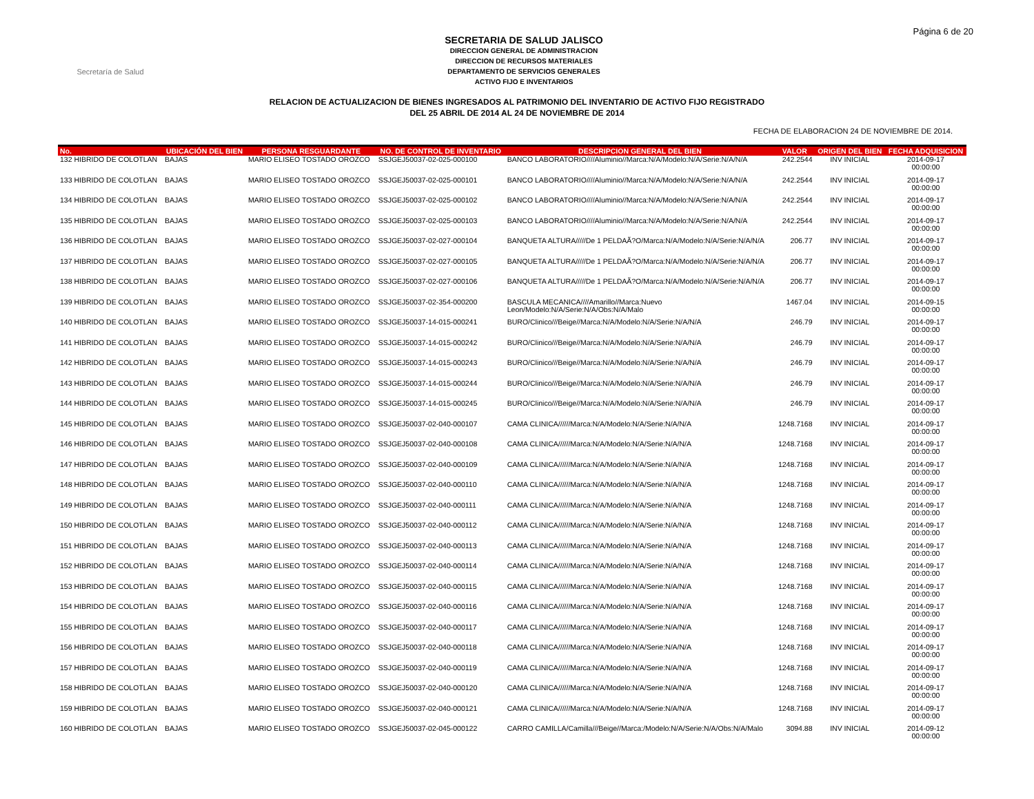Página 6 de 20
Secretaría de Salud
SECRETARIA DE SALUD JALISCO
DIRECCION GENERAL DE ADMINISTRACION
DIRECCION DE RECURSOS MATERIALES
DEPARTAMENTO DE SERVICIOS GENERALES
ACTIVO FIJO E INVENTARIOS
RELACION DE ACTUALIZACION DE BIENES INGRESADOS AL PATRIMONIO DEL INVENTARIO DE ACTIVO FIJO REGISTRADO
DEL 25 ABRIL DE 2014 AL 24 DE NOVIEMBRE DE 2014
FECHA DE ELABORACION 24 DE NOVIEMBRE DE 2014.
| No. | UBICACIÓN DEL BIEN | | PERSONA RESGUARDANTE | NO. DE CONTROL DE INVENTARIO | DESCRIPCION GENERAL DEL BIEN | VALOR | ORIGEN DEL BIEN | FECHA ADQUISICION |
| --- | --- | --- | --- | --- | --- | --- | --- | --- |
| 132 HIBRIDO DE COLOTLAN | BAJAS | | MARIO ELISEO TOSTADO OROZCO | SSJGEJ50037-02-025-000100 | BANCO LABORATORIO////Aluminio//Marca:N/A/Modelo:N/A/Serie:N/A/N/A | 242.2544 | INV INICIAL | 2014-09-17 00:00:00 |
| 133 HIBRIDO DE COLOTLAN | BAJAS | | MARIO ELISEO TOSTADO OROZCO | SSJGEJ50037-02-025-000101 | BANCO LABORATORIO////Aluminio//Marca:N/A/Modelo:N/A/Serie:N/A/N/A | 242.2544 | INV INICIAL | 2014-09-17 00:00:00 |
| 134 HIBRIDO DE COLOTLAN | BAJAS | | MARIO ELISEO TOSTADO OROZCO | SSJGEJ50037-02-025-000102 | BANCO LABORATORIO////Aluminio//Marca:N/A/Modelo:N/A/Serie:N/A/N/A | 242.2544 | INV INICIAL | 2014-09-17 00:00:00 |
| 135 HIBRIDO DE COLOTLAN | BAJAS | | MARIO ELISEO TOSTADO OROZCO | SSJGEJ50037-02-025-000103 | BANCO LABORATORIO////Aluminio//Marca:N/A/Modelo:N/A/Serie:N/A/N/A | 242.2544 | INV INICIAL | 2014-09-17 00:00:00 |
| 136 HIBRIDO DE COLOTLAN | BAJAS | | MARIO ELISEO TOSTADO OROZCO | SSJGEJ50037-02-027-000104 | BANQUETA ALTURA/////De 1 PELDAÃ?O/Marca:N/A/Modelo:N/A/Serie:N/A/N/A | 206.77 | INV INICIAL | 2014-09-17 00:00:00 |
| 137 HIBRIDO DE COLOTLAN | BAJAS | | MARIO ELISEO TOSTADO OROZCO | SSJGEJ50037-02-027-000105 | BANQUETA ALTURA/////De 1 PELDAÃ?O/Marca:N/A/Modelo:N/A/Serie:N/A/N/A | 206.77 | INV INICIAL | 2014-09-17 00:00:00 |
| 138 HIBRIDO DE COLOTLAN | BAJAS | | MARIO ELISEO TOSTADO OROZCO | SSJGEJ50037-02-027-000106 | BANQUETA ALTURA/////De 1 PELDAÃ?O/Marca:N/A/Modelo:N/A/Serie:N/A/N/A | 206.77 | INV INICIAL | 2014-09-17 00:00:00 |
| 139 HIBRIDO DE COLOTLAN | BAJAS | | MARIO ELISEO TOSTADO OROZCO | SSJGEJ50037-02-354-000200 | BASCULA MECANICA////Amarillo//Marca:Nuevo Leon/Modelo:N/A/Serie:N/A/Obs:N/A/Malo | 1467.04 | INV INICIAL | 2014-09-15 00:00:00 |
| 140 HIBRIDO DE COLOTLAN | BAJAS | | MARIO ELISEO TOSTADO OROZCO | SSJGEJ50037-14-015-000241 | BURO/Clinico///Beige//Marca:N/A/Modelo:N/A/Serie:N/A/N/A | 246.79 | INV INICIAL | 2014-09-17 00:00:00 |
| 141 HIBRIDO DE COLOTLAN | BAJAS | | MARIO ELISEO TOSTADO OROZCO | SSJGEJ50037-14-015-000242 | BURO/Clinico///Beige//Marca:N/A/Modelo:N/A/Serie:N/A/N/A | 246.79 | INV INICIAL | 2014-09-17 00:00:00 |
| 142 HIBRIDO DE COLOTLAN | BAJAS | | MARIO ELISEO TOSTADO OROZCO | SSJGEJ50037-14-015-000243 | BURO/Clinico///Beige//Marca:N/A/Modelo:N/A/Serie:N/A/N/A | 246.79 | INV INICIAL | 2014-09-17 00:00:00 |
| 143 HIBRIDO DE COLOTLAN | BAJAS | | MARIO ELISEO TOSTADO OROZCO | SSJGEJ50037-14-015-000244 | BURO/Clinico///Beige//Marca:N/A/Modelo:N/A/Serie:N/A/N/A | 246.79 | INV INICIAL | 2014-09-17 00:00:00 |
| 144 HIBRIDO DE COLOTLAN | BAJAS | | MARIO ELISEO TOSTADO OROZCO | SSJGEJ50037-14-015-000245 | BURO/Clinico///Beige//Marca:N/A/Modelo:N/A/Serie:N/A/N/A | 246.79 | INV INICIAL | 2014-09-17 00:00:00 |
| 145 HIBRIDO DE COLOTLAN | BAJAS | | MARIO ELISEO TOSTADO OROZCO | SSJGEJ50037-02-040-000107 | CAMA CLINICA//////Marca:N/A/Modelo:N/A/Serie:N/A/N/A | 1248.7168 | INV INICIAL | 2014-09-17 00:00:00 |
| 146 HIBRIDO DE COLOTLAN | BAJAS | | MARIO ELISEO TOSTADO OROZCO | SSJGEJ50037-02-040-000108 | CAMA CLINICA//////Marca:N/A/Modelo:N/A/Serie:N/A/N/A | 1248.7168 | INV INICIAL | 2014-09-17 00:00:00 |
| 147 HIBRIDO DE COLOTLAN | BAJAS | | MARIO ELISEO TOSTADO OROZCO | SSJGEJ50037-02-040-000109 | CAMA CLINICA//////Marca:N/A/Modelo:N/A/Serie:N/A/N/A | 1248.7168 | INV INICIAL | 2014-09-17 00:00:00 |
| 148 HIBRIDO DE COLOTLAN | BAJAS | | MARIO ELISEO TOSTADO OROZCO | SSJGEJ50037-02-040-000110 | CAMA CLINICA//////Marca:N/A/Modelo:N/A/Serie:N/A/N/A | 1248.7168 | INV INICIAL | 2014-09-17 00:00:00 |
| 149 HIBRIDO DE COLOTLAN | BAJAS | | MARIO ELISEO TOSTADO OROZCO | SSJGEJ50037-02-040-000111 | CAMA CLINICA//////Marca:N/A/Modelo:N/A/Serie:N/A/N/A | 1248.7168 | INV INICIAL | 2014-09-17 00:00:00 |
| 150 HIBRIDO DE COLOTLAN | BAJAS | | MARIO ELISEO TOSTADO OROZCO | SSJGEJ50037-02-040-000112 | CAMA CLINICA//////Marca:N/A/Modelo:N/A/Serie:N/A/N/A | 1248.7168 | INV INICIAL | 2014-09-17 00:00:00 |
| 151 HIBRIDO DE COLOTLAN | BAJAS | | MARIO ELISEO TOSTADO OROZCO | SSJGEJ50037-02-040-000113 | CAMA CLINICA//////Marca:N/A/Modelo:N/A/Serie:N/A/N/A | 1248.7168 | INV INICIAL | 2014-09-17 00:00:00 |
| 152 HIBRIDO DE COLOTLAN | BAJAS | | MARIO ELISEO TOSTADO OROZCO | SSJGEJ50037-02-040-000114 | CAMA CLINICA//////Marca:N/A/Modelo:N/A/Serie:N/A/N/A | 1248.7168 | INV INICIAL | 2014-09-17 00:00:00 |
| 153 HIBRIDO DE COLOTLAN | BAJAS | | MARIO ELISEO TOSTADO OROZCO | SSJGEJ50037-02-040-000115 | CAMA CLINICA//////Marca:N/A/Modelo:N/A/Serie:N/A/N/A | 1248.7168 | INV INICIAL | 2014-09-17 00:00:00 |
| 154 HIBRIDO DE COLOTLAN | BAJAS | | MARIO ELISEO TOSTADO OROZCO | SSJGEJ50037-02-040-000116 | CAMA CLINICA//////Marca:N/A/Modelo:N/A/Serie:N/A/N/A | 1248.7168 | INV INICIAL | 2014-09-17 00:00:00 |
| 155 HIBRIDO DE COLOTLAN | BAJAS | | MARIO ELISEO TOSTADO OROZCO | SSJGEJ50037-02-040-000117 | CAMA CLINICA//////Marca:N/A/Modelo:N/A/Serie:N/A/N/A | 1248.7168 | INV INICIAL | 2014-09-17 00:00:00 |
| 156 HIBRIDO DE COLOTLAN | BAJAS | | MARIO ELISEO TOSTADO OROZCO | SSJGEJ50037-02-040-000118 | CAMA CLINICA//////Marca:N/A/Modelo:N/A/Serie:N/A/N/A | 1248.7168 | INV INICIAL | 2014-09-17 00:00:00 |
| 157 HIBRIDO DE COLOTLAN | BAJAS | | MARIO ELISEO TOSTADO OROZCO | SSJGEJ50037-02-040-000119 | CAMA CLINICA//////Marca:N/A/Modelo:N/A/Serie:N/A/N/A | 1248.7168 | INV INICIAL | 2014-09-17 00:00:00 |
| 158 HIBRIDO DE COLOTLAN | BAJAS | | MARIO ELISEO TOSTADO OROZCO | SSJGEJ50037-02-040-000120 | CAMA CLINICA//////Marca:N/A/Modelo:N/A/Serie:N/A/N/A | 1248.7168 | INV INICIAL | 2014-09-17 00:00:00 |
| 159 HIBRIDO DE COLOTLAN | BAJAS | | MARIO ELISEO TOSTADO OROZCO | SSJGEJ50037-02-040-000121 | CAMA CLINICA//////Marca:N/A/Modelo:N/A/Serie:N/A/N/A | 1248.7168 | INV INICIAL | 2014-09-17 00:00:00 |
| 160 HIBRIDO DE COLOTLAN | BAJAS | | MARIO ELISEO TOSTADO OROZCO | SSJGEJ50037-02-045-000122 | CARRO CAMILLA/Camilla///Beige//Marca:/Modelo:N/A/Serie:N/A/Obs:N/A/Malo | 3094.88 | INV INICIAL | 2014-09-12 00:00:00 |